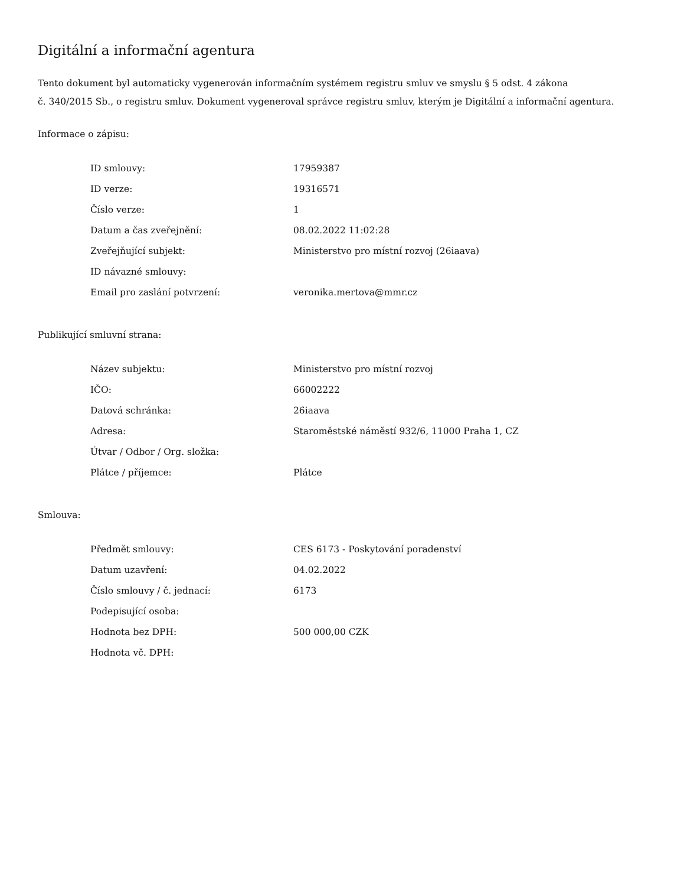Digitální a informační agentura
Tento dokument byl automaticky vygenerován informačním systémem registru smluv ve smyslu § 5 odst. 4 zákona
č. 340/2015 Sb., o registru smluv. Dokument vygeneroval správce registru smluv, kterým je Digitální a informační agentura.
Informace o zápisu:
| ID smlouvy: | 17959387 |
| ID verze: | 19316571 |
| Číslo verze: | 1 |
| Datum a čas zveřejnění: | 08.02.2022 11:02:28 |
| Zveřejňující subjekt: | Ministerstvo pro místní rozvoj (26iaava) |
| ID návazné smlouvy: | |
| Email pro zaslání potvrzení: | veronika.mertova@mmr.cz |
Publikující smluvní strana:
| Název subjektu: | Ministerstvo pro místní rozvoj |
| IČO: | 66002222 |
| Datová schránka: | 26iaava |
| Adresa: | Staroměstské náměstí 932/6, 11000 Praha 1, CZ |
| Útvar / Odbor / Org. složka: | |
| Plátce / příjemce: | Plátce |
Smlouva:
| Předmět smlouvy: | CES 6173 - Poskytování poradenství |
| Datum uzavření: | 04.02.2022 |
| Číslo smlouvy / č. jednací: | 6173 |
| Podepisující osoba: | |
| Hodnota bez DPH: | 500 000,00 CZK |
| Hodnota vč. DPH: | |